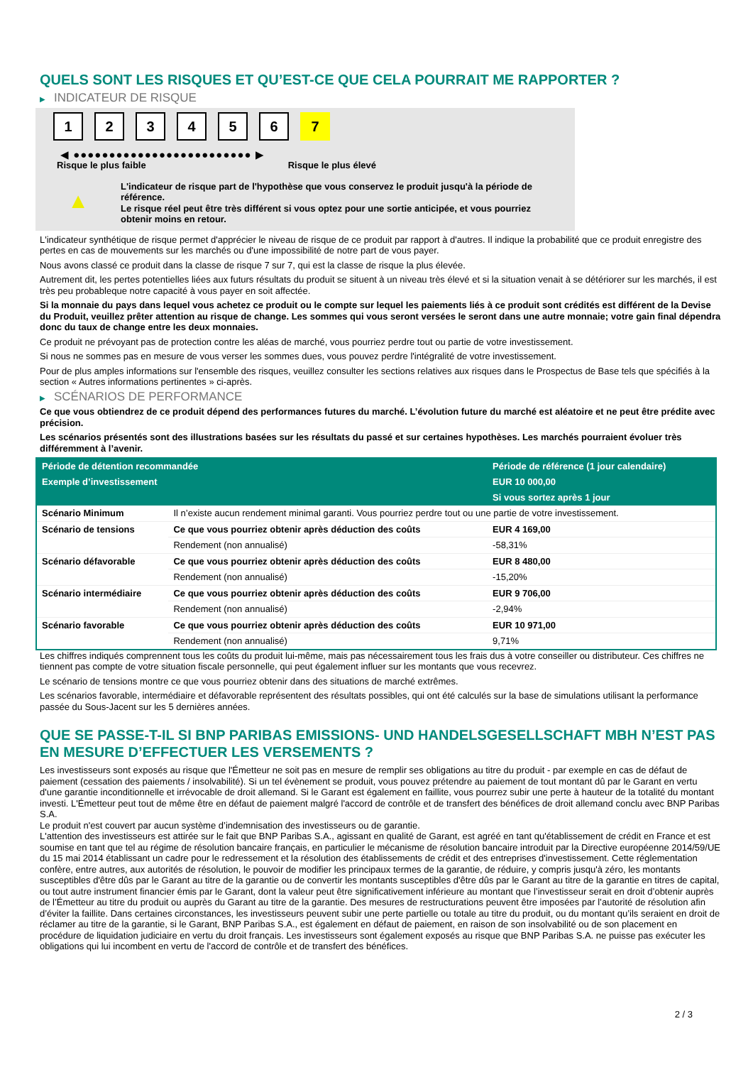QUELS SONT LES RISQUES ET QU’EST-CE QUE CELA POURRAIT ME RAPPORTER ?
▶ INDICATEUR DE RISQUE
1 2 3 4 5 6 7
◀ ●●●●●●●●●●●●●●●●●●●●●●●●● ▶
Risque le plus faible Risque le plus élevé
▲
L'indicateur de risque part de l'hypothèse que vous conservez le produit jusqu'à la période de référence.
Le risque réel peut être très différent si vous optez pour une sortie anticipée, et vous pourriez obtenir moins en retour.
L'indicateur synthétique de risque permet d'apprécier le niveau de risque de ce produit par rapport à d'autres. Il indique la probabilité que ce produit enregistre des pertes en cas de mouvements sur les marchés ou d'une impossibilité de notre part de vous payer.
Nous avons classé ce produit dans la classe de risque 7 sur 7, qui est la classe de risque la plus élevée.
Autrement dit, les pertes potentielles liées aux futurs résultats du produit se situent à un niveau très élevé et si la situation venait à se détériorer sur les marchés, il est très peu probableque notre capacité à vous payer en soit affectée.
Si la monnaie du pays dans lequel vous achetez ce produit ou le compte sur lequel les paiements liés à ce produit sont crédités est différent de la Devise du Produit, veuillez prêter attention au risque de change. Les sommes qui vous seront versées le seront dans une autre monnaie; votre gain final dépendra donc du taux de change entre les deux monnaies.
Ce produit ne prévoyant pas de protection contre les aléas de marché, vous pourriez perdre tout ou partie de votre investissement.
Si nous ne sommes pas en mesure de vous verser les sommes dues, vous pouvez perdre l'intégralité de votre investissement.
Pour de plus amples informations sur l'ensemble des risques, veuillez consulter les sections relatives aux risques dans le Prospectus de Base tels que spécifiés à la section « Autres informations pertinentes » ci-après.
▶ SCÉNARIOS DE PERFORMANCE
Ce que vous obtiendrez de ce produit dépend des performances futures du marché. L’évolution future du marché est aléatoire et ne peut être prédite avec précision.
Les scénarios présentés sont des illustrations basées sur les résultats du passé et sur certaines hypothèses. Les marchés pourraient évoluer très différemment à l’avenir.
| Période de détention recommandée | | Période de référence (1 jour calendaire) |
| --- | --- | --- |
| Exemple d’investissement | | EUR 10 000,00 |
| | | Si vous sortez après 1 jour |
| Scénario Minimum | Il n’existe aucun rendement minimal garanti. Vous pourriez perdre tout ou une partie de votre investissement. | |
| Scénario de tensions | Ce que vous pourriez obtenir après déduction des coûts | EUR 4 169,00 |
| | Rendement (non annualisé) | -58,31% |
| Scénario défavorable | Ce que vous pourriez obtenir après déduction des coûts | EUR 8 480,00 |
| | Rendement (non annualisé) | -15,20% |
| Scénario intermédiaire | Ce que vous pourriez obtenir après déduction des coûts | EUR 9 706,00 |
| | Rendement (non annualisé) | -2,94% |
| Scénario favorable | Ce que vous pourriez obtenir après déduction des coûts | EUR 10 971,00 |
| | Rendement (non annualisé) | 9,71% |
Les chiffres indiqués comprennent tous les coûts du produit lui-même, mais pas nécessairement tous les frais dus à votre conseiller ou distributeur. Ces chiffres ne tiennent pas compte de votre situation fiscale personnelle, qui peut également influer sur les montants que vous recevrez.
Le scénario de tensions montre ce que vous pourriez obtenir dans des situations de marché extrêmes.
Les scénarios favorable, intermédiaire et défavorable représentent des résultats possibles, qui ont été calculés sur la base de simulations utilisant la performance passée du Sous-Jacent sur les 5 dernières années.
QUE SE PASSE-T-IL SI BNP PARIBAS EMISSIONS- UND HANDELSGESELLSCHAFT MBH N’EST PAS EN MESURE D’EFFECTUER LES VERSEMENTS ?
Les investisseurs sont exposés au risque que l'Émetteur ne soit pas en mesure de remplir ses obligations au titre du produit - par exemple en cas de défaut de paiement (cessation des paiements / insolvabilité). Si un tel évènement se produit, vous pouvez prétendre au paiement de tout montant dû par le Garant en vertu d'une garantie inconditionnelle et irrévocable de droit allemand. Si le Garant est également en faillite, vous pourrez subir une perte à hauteur de la totalité du montant investi. L'Émetteur peut tout de même être en défaut de paiement malgré l'accord de contrôle et de transfert des bénéfices de droit allemand conclu avec BNP Paribas S.A.
Le produit n'est couvert par aucun système d’indemnisation des investisseurs ou de garantie.
L'attention des investisseurs est attirée sur le fait que BNP Paribas S.A., agissant en qualité de Garant, est agréé en tant qu'établissement de crédit en France et est soumise en tant que tel au régime de résolution bancaire français, en particulier le mécanisme de résolution bancaire introduit par la Directive européenne 2014/59/UE du 15 mai 2014 établissant un cadre pour le redressement et la résolution des établissements de crédit et des entreprises d'investissement. Cette réglementation confère, entre autres, aux autorités de résolution, le pouvoir de modifier les principaux termes de la garantie, de réduire, y compris jusqu'à zéro, les montants susceptibles d'être dûs par le Garant au titre de la garantie ou de convertir les montants susceptibles d'être dûs par le Garant au titre de la garantie en titres de capital, ou tout autre instrument financier émis par le Garant, dont la valeur peut être significativement inférieure au montant que l’investisseur serait en droit d’obtenir auprès de l’Émetteur au titre du produit ou auprès du Garant au titre de la garantie. Des mesures de restructurations peuvent être imposées par l’autorité de résolution afin d’éviter la faillite. Dans certaines circonstances, les investisseurs peuvent subir une perte partielle ou totale au titre du produit, ou du montant qu’ils seraient en droit de réclamer au titre de la garantie, si le Garant, BNP Paribas S.A., est également en défaut de paiement, en raison de son insolvabilité ou de son placement en procédure de liquidation judiciaire en vertu du droit français. Les investisseurs sont également exposés au risque que BNP Paribas S.A. ne puisse pas exécuter les obligations qui lui incombent en vertu de l'accord de contrôle et de transfert des bénéfices.
2 / 3